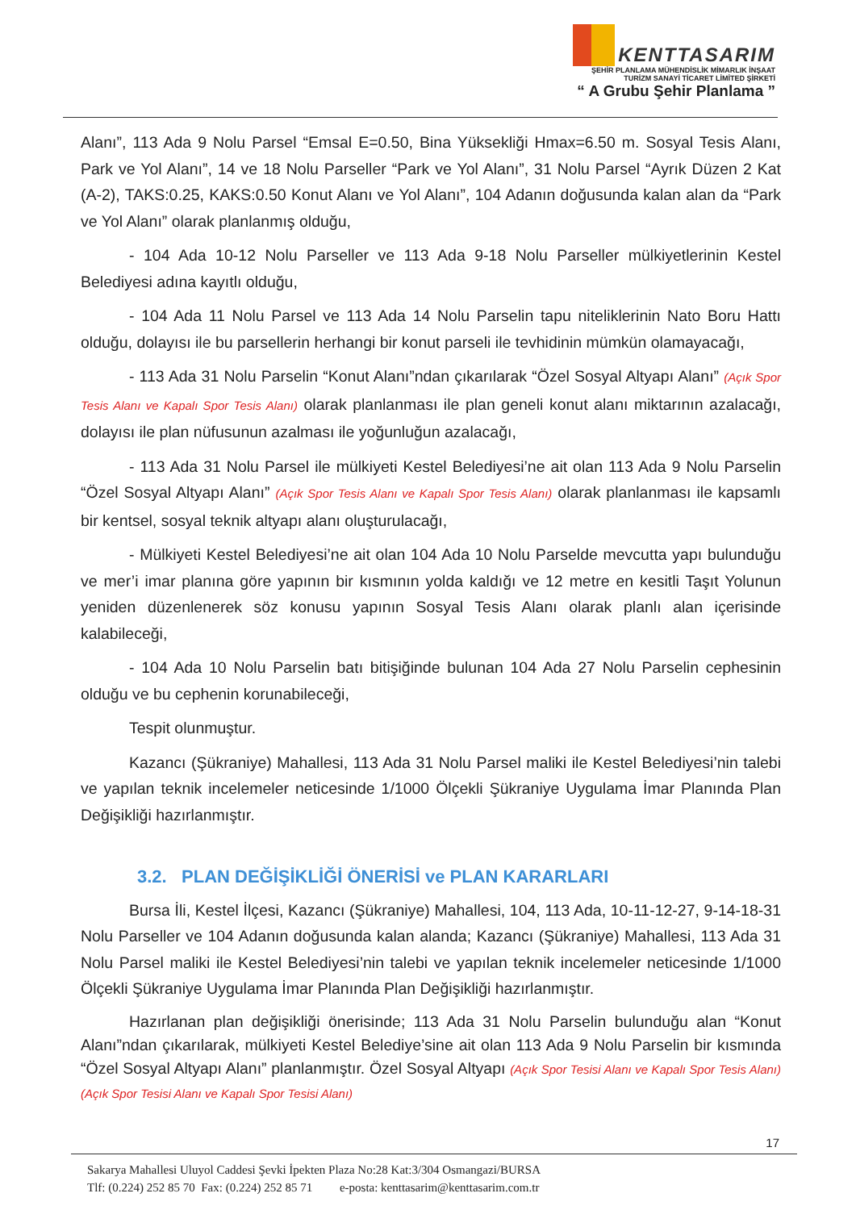KENTTASARIM
ŞEHİR PLANLAMA MÜHENDİSLİK MİMARLIK İNŞAAT
TURİZM SANAYİ TİCARET LİMİTED ŞİRKETİ
“ A Grubu Şehir Planlama ”
Alanı”, 113 Ada 9 Nolu Parsel “Emsal E=0.50, Bina Yüksekliği Hmax=6.50 m. Sosyal Tesis Alanı, Park ve Yol Alanı”, 14 ve 18 Nolu Parseller “Park ve Yol Alanı”, 31 Nolu Parsel “Ayrık Düzen 2 Kat (A-2), TAKS:0.25, KAKS:0.50 Konut Alanı ve Yol Alanı”, 104 Adanın doğusunda kalan alan da “Park ve Yol Alanı” olarak planlanmış olduğu,
- 104 Ada 10-12 Nolu Parseller ve 113 Ada 9-18 Nolu Parseller mülkiyetlerinin Kestel Belediyesi adına kayıtlı olduğu,
- 104 Ada 11 Nolu Parsel ve 113 Ada 14 Nolu Parselin tapu niteliklerinin Nato Boru Hattı olduğu, dolayısı ile bu parsellerin herhangi bir konut parseli ile tevhidinin mümkün olamayacağı,
- 113 Ada 31 Nolu Parselin “Konut Alanı”ndan çıkarılarak “Özel Sosyal Altyapı Alanı” (Açık Spor Tesis Alanı ve Kapalı Spor Tesis Alanı) olarak planlanması ile plan geneli konut alanı miktarının azalacağı, dolayısı ile plan nüfusunun azalması ile yoğunluğun azalacağı,
- 113 Ada 31 Nolu Parsel ile mülkiyeti Kestel Belediyesi’ne ait olan 113 Ada 9 Nolu Parselin “Özel Sosyal Altyapı Alanı” (Açık Spor Tesis Alanı ve Kapalı Spor Tesis Alanı) olarak planlanması ile kapsamlı bir kentsel, sosyal teknik altyapı alanı oluşturulacağı,
- Mülkiyeti Kestel Belediyesi’ne ait olan 104 Ada 10 Nolu Parselde mevcutta yapı bulunduğu ve mer’i imar planına göre yapının bir kısmının yolda kaldığı ve 12 metre en kesitli Taşıt Yolunun yeniden düzenlenerek söz konusu yapının Sosyal Tesis Alanı olarak planlı alan içerisinde kalabileceği,
- 104 Ada 10 Nolu Parselin batı bitişiğinde bulunan 104 Ada 27 Nolu Parselin cephesinin olduğu ve bu cephenin korunabileceği,
Tespit olunmuştur.
Kazancı (Şükraniye) Mahallesi, 113 Ada 31 Nolu Parsel maliki ile Kestel Belediyesi’nin talebi ve yapılan teknik incelemeler neticesinde 1/1000 Ölçekli Şükraniye Uygulama İmar Planında Plan Değişikliği hazırlanmıştır.
3.2. PLAN DEĞİŞİKLİĞİ ÖNERİSİ ve PLAN KARARLARI
Bursa İli, Kestel İlçesi, Kazancı (Şükraniye) Mahallesi, 104, 113 Ada, 10-11-12-27, 9-14-18-31 Nolu Parseller ve 104 Adanın doğusunda kalan alanda; Kazancı (Şükraniye) Mahallesi, 113 Ada 31 Nolu Parsel maliki ile Kestel Belediyesi’nin talebi ve yapılan teknik incelemeler neticesinde 1/1000 Ölçekli Şükraniye Uygulama İmar Planında Plan Değişikliği hazırlanmıştır.
Hazırlanan plan değişikliği önerisinde; 113 Ada 31 Nolu Parselin bulunduğu alan “Konut Alanı”ndan çıkarılarak, mülkiyeti Kestel Belediye’sine ait olan 113 Ada 9 Nolu Parselin bir kısmında “Özel Sosyal Altyapı Alanı” planlanmıştır. Özel Sosyal Altyapı (Açık Spor Tesisi Alanı ve Kapalı Spor Tesis Alanı) (Açık Spor Tesisi Alanı ve Kapalı Spor Tesisi Alanı)
17
Sakarya Mahallesi Uluyol Caddesi Şevki İpekten Plaza No:28 Kat:3/304 Osmangazi/BURSA
Tlf: (0.224) 252 85 70 Fax: (0.224) 252 85 71 e-posta: kenttasarim@kenttasarim.com.tr